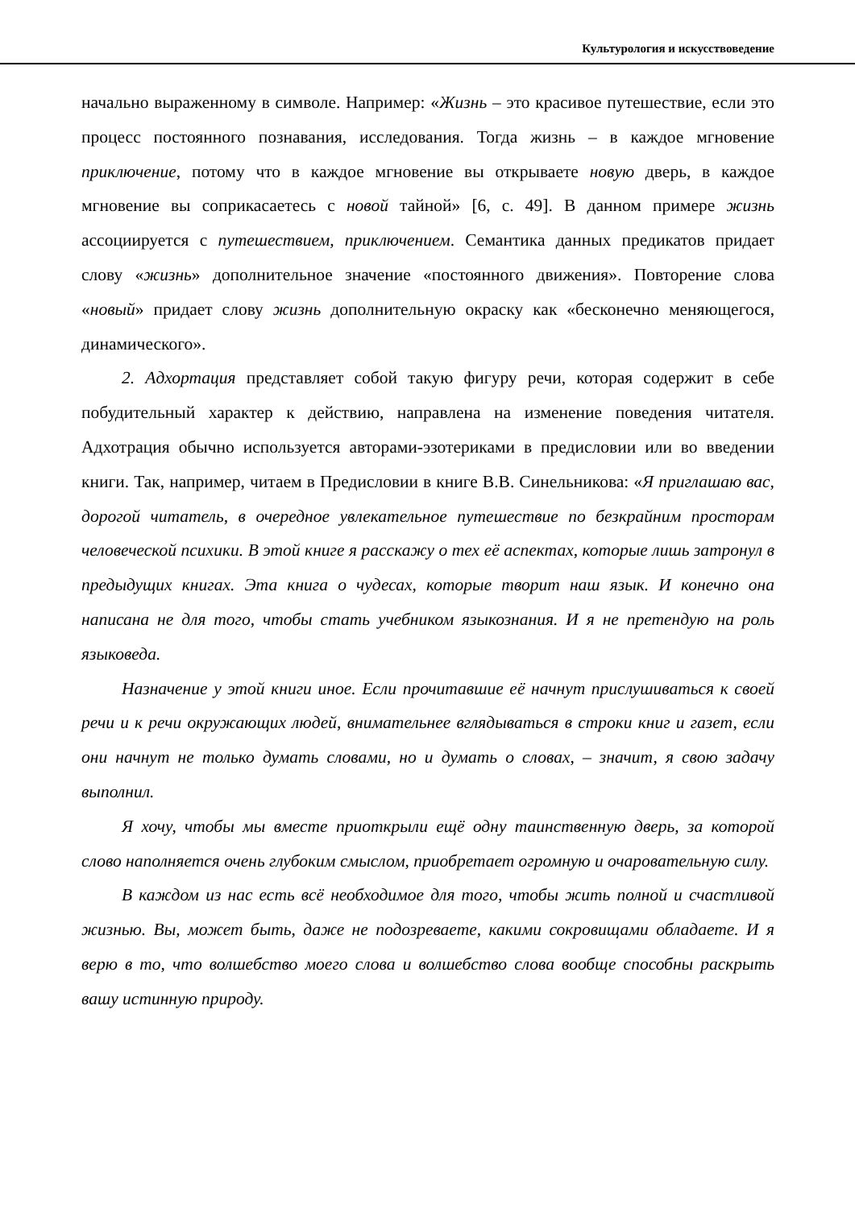Культурология и искусствоведение
начально выраженному в символе. Например: «Жизнь – это красивое путешествие, если это процесс постоянного познавания, исследования. Тогда жизнь – в каждое мгновение приключение, потому что в каждое мгновение вы открываете новую дверь, в каждое мгновение вы соприкасаетесь с новой тайной» [6, с. 49]. В данном примере жизнь ассоциируется с путешествием, приключением. Семантика данных предикатов придает слову «жизнь» дополнительное значение «постоянного движения». Повторение слова «новый» придает слову жизнь дополнительную окраску как «бесконечно меняющегося, динамического».
2. Адхортация представляет собой такую фигуру речи, которая содержит в себе побудительный характер к действию, направлена на изменение поведения читателя. Адхотрация обычно используется авторами-эзотериками в предисловии или во введении книги. Так, например, читаем в Предисловии в книге В.В. Синельникова: «Я приглашаю вас, дорогой читатель, в очередное увлекательное путешествие по безкрайним просторам человеческой психики. В этой книге я расскажу о тех её аспектах, которые лишь затронул в предыдущих книгах. Эта книга о чудесах, которые творит наш язык. И конечно она написана не для того, чтобы стать учебником языкознания. И я не претендую на роль языковеда.
Назначение у этой книги иное. Если прочитавшие её начнут прислушиваться к своей речи и к речи окружающих людей, внимательнее вглядываться в строки книг и газет, если они начнут не только думать словами, но и думать о словах, – значит, я свою задачу выполнил.
Я хочу, чтобы мы вместе приоткрыли ещё одну таинственную дверь, за которой слово наполняется очень глубоким смыслом, приобретает огромную и очаровательную силу.
В каждом из нас есть всё необходимое для того, чтобы жить полной и счастливой жизнью. Вы, может быть, даже не подозреваете, какими сокровищами обладаете. И я верю в то, что волшебство моего слова и волшебство слова вообще способны раскрыть вашу истинную природу.